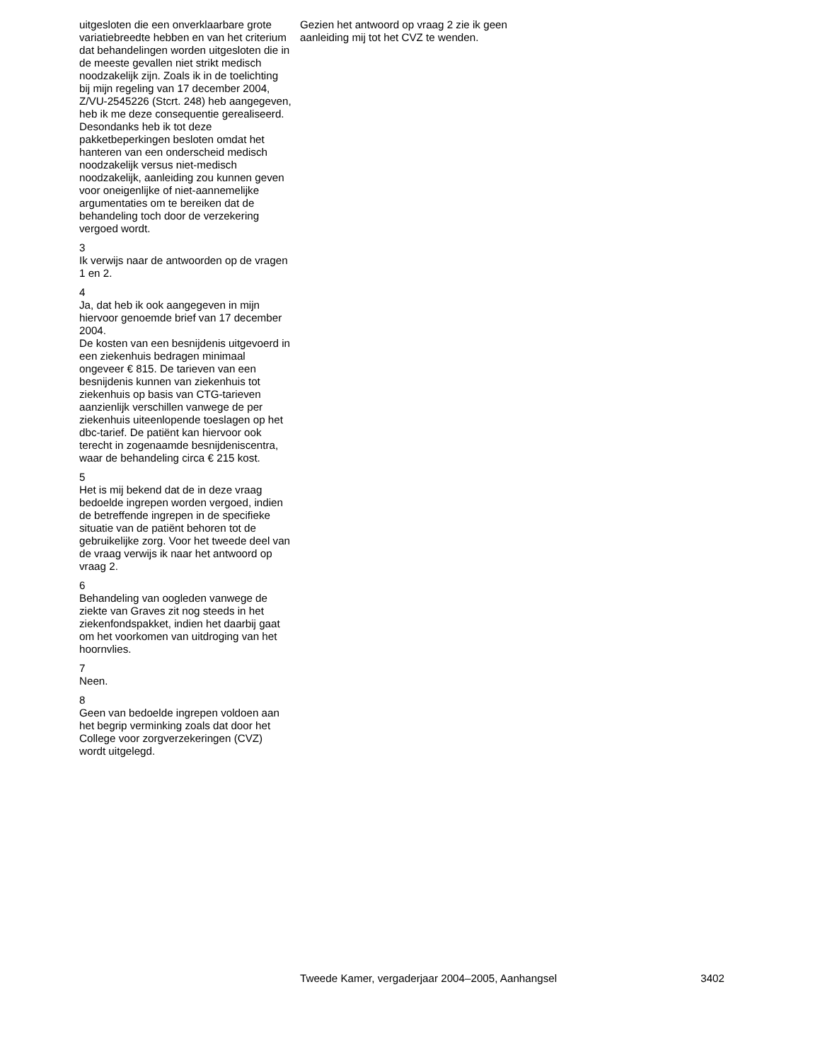uitgesloten die een onverklaarbare grote variatiebreedte hebben en van het criterium dat behandelingen worden uitgesloten die in de meeste gevallen niet strikt medisch noodzakelijk zijn. Zoals ik in de toelichting bij mijn regeling van 17 december 2004, Z/VU-2545226 (Stcrt. 248) heb aangegeven, heb ik me deze consequentie gerealiseerd. Desondanks heb ik tot deze pakketbeperkingen besloten omdat het hanteren van een onderscheid medisch noodzakelijk versus niet-medisch noodzakelijk, aanleiding zou kunnen geven voor oneigenlijke of niet-aannemelijke argumentaties om te bereiken dat de behandeling toch door de verzekering vergoed wordt.
3
Ik verwijs naar de antwoorden op de vragen 1 en 2.
4
Ja, dat heb ik ook aangegeven in mijn hiervoor genoemde brief van 17 december 2004.
De kosten van een besnijdenis uitgevoerd in een ziekenhuis bedragen minimaal ongeveer € 815. De tarieven van een besnijdenis kunnen van ziekenhuis tot ziekenhuis op basis van CTG-tarieven aanzienlijk verschillen vanwege de per ziekenhuis uiteenlopende toeslagen op het dbc-tarief. De patiënt kan hiervoor ook terecht in zogenaamde besnijdeniscentra, waar de behandeling circa € 215 kost.
5
Het is mij bekend dat de in deze vraag bedoelde ingrepen worden vergoed, indien de betreffende ingrepen in de specifieke situatie van de patiënt behoren tot de gebruikelijke zorg. Voor het tweede deel van de vraag verwijs ik naar het antwoord op vraag 2.
6
Behandeling van oogleden vanwege de ziekte van Graves zit nog steeds in het ziekenfondspakket, indien het daarbij gaat om het voorkomen van uitdroging van het hoornvlies.
7
Neen.
8
Geen van bedoelde ingrepen voldoen aan het begrip verminking zoals dat door het College voor zorgverzekeringen (CVZ) wordt uitgelegd.
Gezien het antwoord op vraag 2 zie ik geen aanleiding mij tot het CVZ te wenden.
Tweede Kamer, vergaderjaar 2004–2005, Aanhangsel 3402